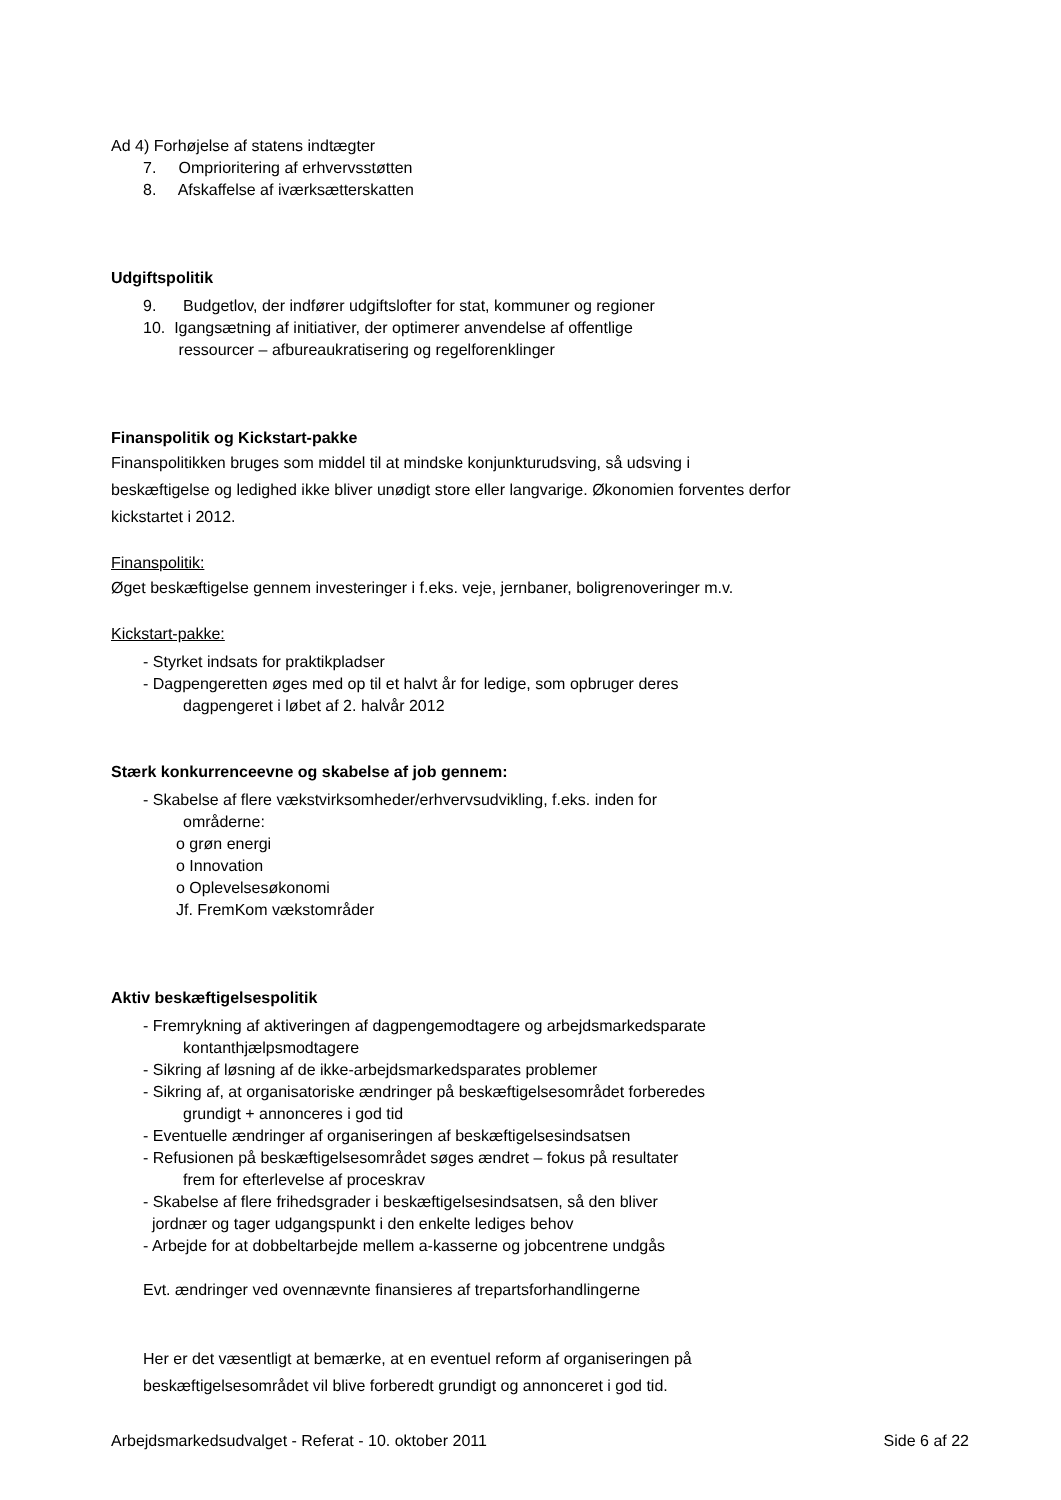Ad 4) Forhøjelse af statens indtægter
7. Omprioritering af erhvervsstøtten
8. Afskaffelse af iværksætterskatten
Udgiftspolitik
9. Budgetlov, der indfører udgiftslofter for stat, kommuner og regioner
10. Igangsætning af initiativer, der optimerer anvendelse af offentlige
ressourcer – afbureaukratisering og regelforenklinger
Finanspolitik og Kickstart-pakke
Finanspolitikken bruges som middel til at mindske konjunkturudsving, så udsving i beskæftigelse og ledighed ikke bliver unødigt store eller langvarige. Økonomien forventes derfor kickstartet i 2012.
Finanspolitik:
Øget beskæftigelse gennem investeringer i f.eks. veje, jernbaner, boligrenoveringer m.v.
Kickstart-pakke:
- Styrket indsats for praktikpladser
- Dagpengeretten øges med op til et halvt år for ledige, som opbruger deres
dagpengeret i løbet af 2. halvår 2012
Stærk konkurrenceevne og skabelse af job gennem:
- Skabelse af flere vækstvirksomheder/erhvervsudvikling, f.eks. inden for
områderne:
o grøn energi
o Innovation
o Oplevelsesøkonomi
Jf. FremKom vækstområder
Aktiv beskæftigelsespolitik
- Fremrykning af aktiveringen af dagpengemodtagere og arbejdsmarkedsparate
kontanthjælpsmodtagere
- Sikring af løsning af de ikke-arbejdsmarkedsparates problemer
- Sikring af, at organisatoriske ændringer på beskæftigelsesområdet forberedes
grundigt + annonceres i god tid
- Eventuelle ændringer af organiseringen af beskæftigelsesindsatsen
- Refusionen på beskæftigelsesområdet søges ændret – fokus på resultater
frem for efterlevelse af proceskrav
- Skabelse af flere frihedsgrader i beskæftigelsesindsatsen, så den bliver
jordnær og tager udgangspunkt i den enkelte lediges behov
- Arbejde for at dobbeltarbejde mellem a-kasserne og jobcentrene undgås
Evt. ændringer ved ovennævnte finansieres af trepartsforhandlingerne
Her er det væsentligt at bemærke, at en eventuel reform af organiseringen på beskæftigelsesområdet vil blive forberedt grundigt og annonceret i god tid.
Arbejdsmarkedsudvalget - Referat - 10. oktober 2011 Side 6 af 22